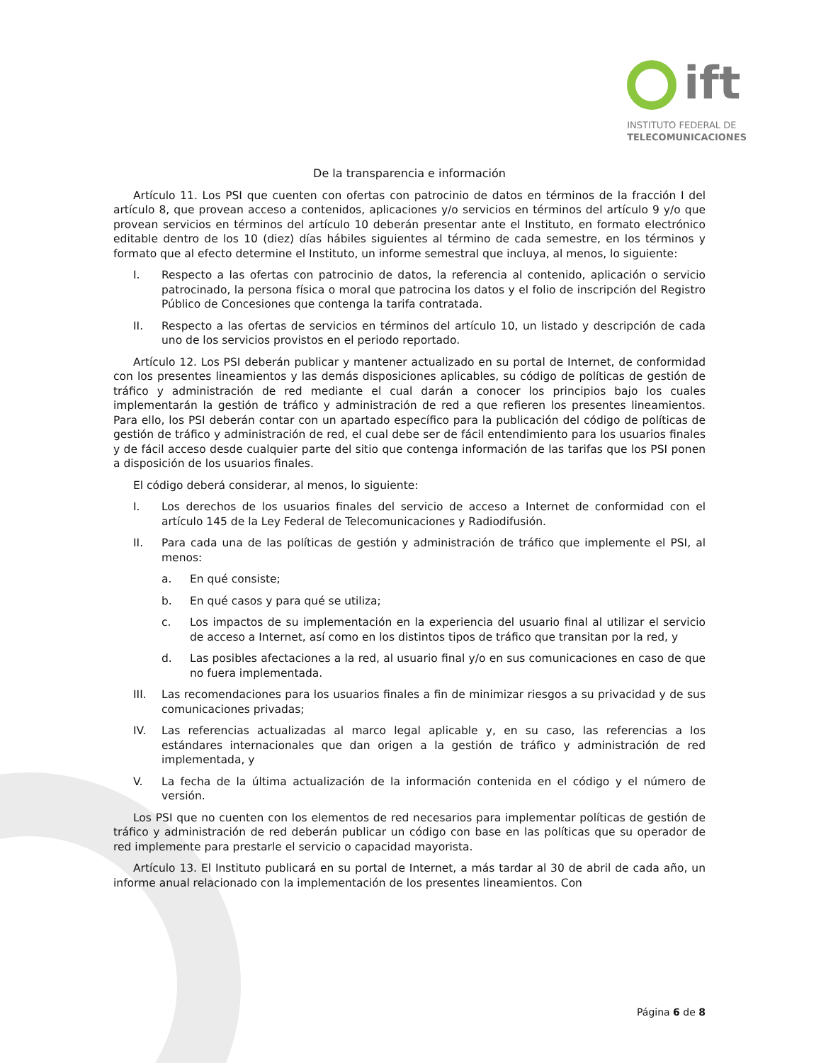ift
INSTITUTO FEDERAL DE
TELECOMUNICACIONES
De la transparencia e información
Artículo 11. Los PSI que cuenten con ofertas con patrocinio de datos en términos de la fracción I del artículo 8, que provean acceso a contenidos, aplicaciones y/o servicios en términos del artículo 9 y/o que provean servicios en términos del artículo 10 deberán presentar ante el Instituto, en formato electrónico editable dentro de los 10 (diez) días hábiles siguientes al término de cada semestre, en los términos y formato que al efecto determine el Instituto, un informe semestral que incluya, al menos, lo siguiente:
I. Respecto a las ofertas con patrocinio de datos, la referencia al contenido, aplicación o servicio patrocinado, la persona física o moral que patrocina los datos y el folio de inscripción del Registro Público de Concesiones que contenga la tarifa contratada.
II. Respecto a las ofertas de servicios en términos del artículo 10, un listado y descripción de cada uno de los servicios provistos en el periodo reportado.
Artículo 12. Los PSI deberán publicar y mantener actualizado en su portal de Internet, de conformidad con los presentes lineamientos y las demás disposiciones aplicables, su código de políticas de gestión de tráfico y administración de red mediante el cual darán a conocer los principios bajo los cuales implementarán la gestión de tráfico y administración de red a que refieren los presentes lineamientos. Para ello, los PSI deberán contar con un apartado específico para la publicación del código de políticas de gestión de tráfico y administración de red, el cual debe ser de fácil entendimiento para los usuarios finales y de fácil acceso desde cualquier parte del sitio que contenga información de las tarifas que los PSI ponen a disposición de los usuarios finales.
El código deberá considerar, al menos, lo siguiente:
I. Los derechos de los usuarios finales del servicio de acceso a Internet de conformidad con el artículo 145 de la Ley Federal de Telecomunicaciones y Radiodifusión.
II. Para cada una de las políticas de gestión y administración de tráfico que implemente el PSI, al menos:
a. En qué consiste;
b. En qué casos y para qué se utiliza;
c. Los impactos de su implementación en la experiencia del usuario final al utilizar el servicio de acceso a Internet, así como en los distintos tipos de tráfico que transitan por la red, y
d. Las posibles afectaciones a la red, al usuario final y/o en sus comunicaciones en caso de que no fuera implementada.
III. Las recomendaciones para los usuarios finales a fin de minimizar riesgos a su privacidad y de sus comunicaciones privadas;
IV. Las referencias actualizadas al marco legal aplicable y, en su caso, las referencias a los estándares internacionales que dan origen a la gestión de tráfico y administración de red implementada, y
V. La fecha de la última actualización de la información contenida en el código y el número de versión.
Los PSI que no cuenten con los elementos de red necesarios para implementar políticas de gestión de tráfico y administración de red deberán publicar un código con base en las políticas que su operador de red implemente para prestarle el servicio o capacidad mayorista.
Artículo 13. El Instituto publicará en su portal de Internet, a más tardar al 30 de abril de cada año, un informe anual relacionado con la implementación de los presentes lineamientos. Con
Página 6 de 8